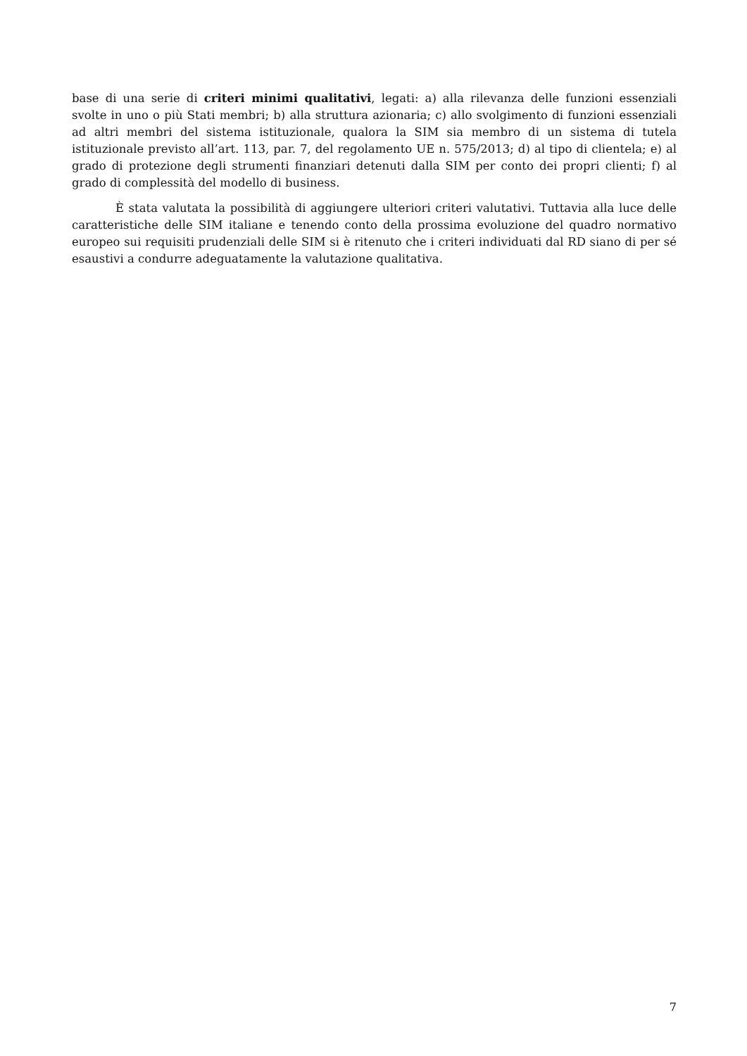base di una serie di criteri minimi qualitativi, legati: a) alla rilevanza delle funzioni essenziali svolte in uno o più Stati membri; b) alla struttura azionaria; c) allo svolgimento di funzioni essenziali ad altri membri del sistema istituzionale, qualora la SIM sia membro di un sistema di tutela istituzionale previsto all’art. 113, par. 7, del regolamento UE n. 575/2013; d) al tipo di clientela; e) al grado di protezione degli strumenti finanziari detenuti dalla SIM per conto dei propri clienti; f) al grado di complessità del modello di business.
È stata valutata la possibilità di aggiungere ulteriori criteri valutativi. Tuttavia alla luce delle caratteristiche delle SIM italiane e tenendo conto della prossima evoluzione del quadro normativo europeo sui requisiti prudenziali delle SIM si è ritenuto che i criteri individuati dal RD siano di per sé esaustivi a condurre adeguatamente la valutazione qualitativa.
7